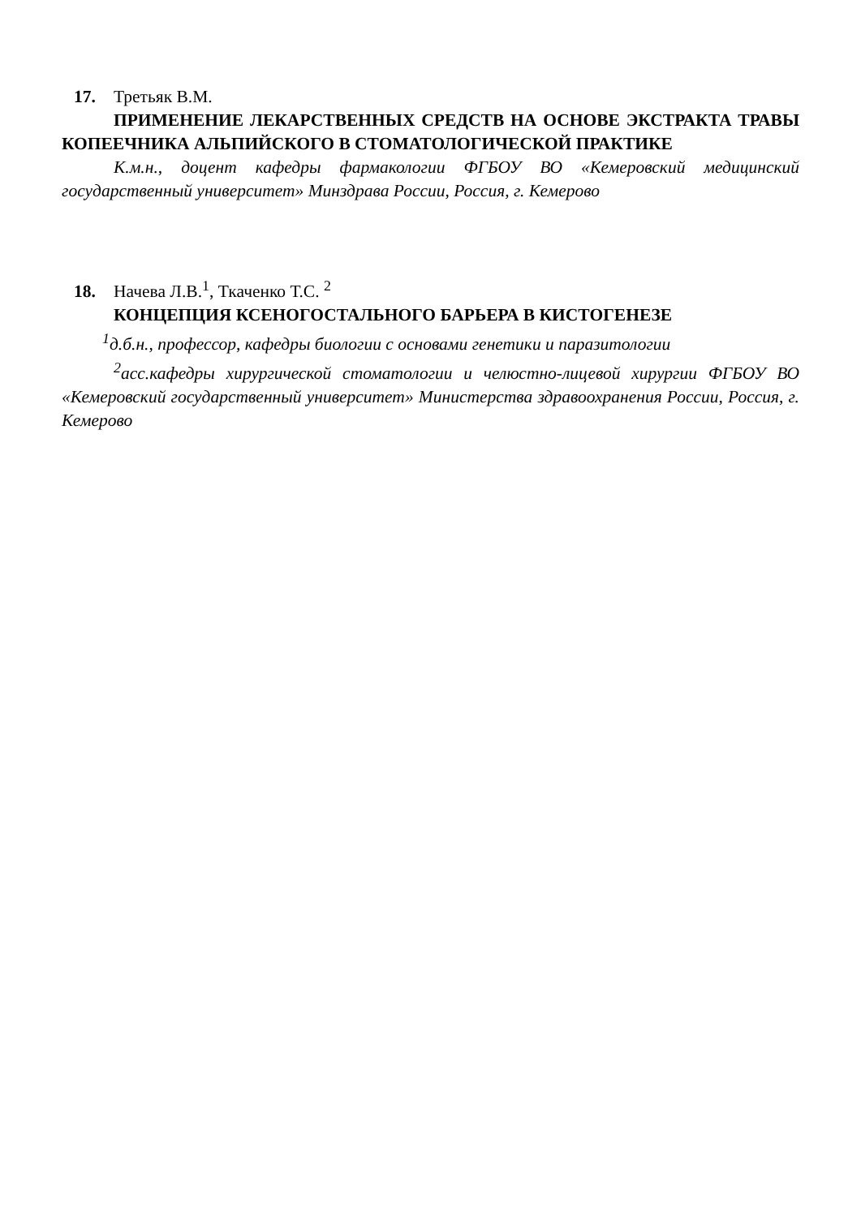17. Третьяк В.М.
ПРИМЕНЕНИЕ ЛЕКАРСТВЕННЫХ СРЕДСТВ НА ОСНОВЕ ЭКСТРАКТА ТРАВЫ КОПЕЕЧНИКА АЛЬПИЙСКОГО В СТОМАТОЛОГИЧЕСКОЙ ПРАКТИКЕ
К.м.н., доцент кафедры фармакологии ФГБОУ ВО «Кемеровский медицинский государственный университет» Минздрава России, Россия, г. Кемерово
18. Начева Л.В.<sup>1</sup>, Ткаченко Т.С. <sup>2</sup>
КОНЦЕПЦИЯ КСЕНОГОСТАЛЬНОГО БАРЬЕРА В КИСТОГЕНЕЗЕ
<sup>1</sup> д.б.н., профессор, кафедры биологии с основами генетики и паразитологии
<sup>2</sup> асс.кафедры хирургической стоматологии и челюстно-лицевой хирургии ФГБОУ ВО «Кемеровский государственный университет» Министерства здравоохранения России, Россия, г. Кемерово